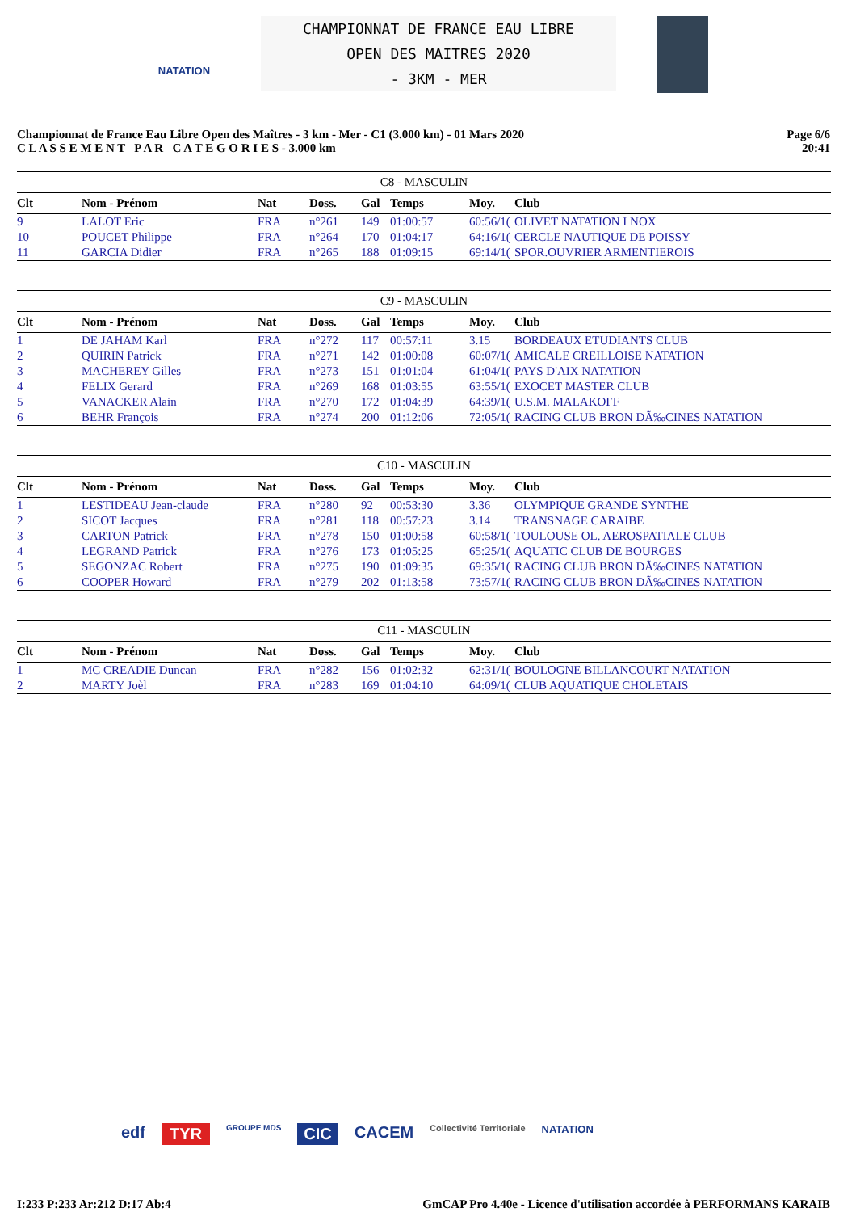NATATION
CHAMPIONNAT DE FRANCE EAU LIBRE
OPEN DES MAITRES 2020
- 3KM - MER
Championnat de France Eau Libre Open des Maîtres - 3 km - Mer - C1 (3.000 km) - 01 Mars 2020
C L A S S E M E N T P A R C A T E G O R I E S - 3.000 km
Page 6/6
20:41
| C8 - MASCULIN | | | | | | | |
| Clt | Nom - Prénom | Nat | Doss. | Gal | Temps | Moy. | Club |
| 9 | LALOT Eric | FRA | n°261 | 149 | 01:00:57 | 60:56/1( | OLIVET NATATION I NOX |
| 10 | POUCET Philippe | FRA | n°264 | 170 | 01:04:17 | 64:16/1( | CERCLE NAUTIQUE DE POISSY |
| 11 | GARCIA Didier | FRA | n°265 | 188 | 01:09:15 | 69:14/1( | SPOR.OUVRIER ARMENTIEROIS |
| C9 - MASCULIN | | | | | | | |
| Clt | Nom - Prénom | Nat | Doss. | Gal | Temps | Moy. | Club |
| 1 | DE JAHAM Karl | FRA | n°272 | 117 | 00:57:11 | 3.15 | BORDEAUX ETUDIANTS CLUB |
| 2 | QUIRIN Patrick | FRA | n°271 | 142 | 01:00:08 | 60:07/1( | AMICALE CREILLOISE NATATION |
| 3 | MACHEREY Gilles | FRA | n°273 | 151 | 01:01:04 | 61:04/1( | PAYS D'AIX NATATION |
| 4 | FELIX Gerard | FRA | n°269 | 168 | 01:03:55 | 63:55/1( | EXOCET MASTER CLUB |
| 5 | VANACKER Alain | FRA | n°270 | 172 | 01:04:39 | 64:39/1( | U.S.M. MALAKOFF |
| 6 | BEHR François | FRA | n°274 | 200 | 01:12:06 | 72:05/1( | RACING CLUB BRON DÃ‰CINES NATATION |
| C10 - MASCULIN | | | | | | | |
| Clt | Nom - Prénom | Nat | Doss. | Gal | Temps | Moy. | Club |
| 1 | LESTIDEAU Jean-claude | FRA | n°280 | 92 | 00:53:30 | 3.36 | OLYMPIQUE GRANDE SYNTHE |
| 2 | SICOT Jacques | FRA | n°281 | 118 | 00:57:23 | 3.14 | TRANSNAGE CARAIBE |
| 3 | CARTON Patrick | FRA | n°278 | 150 | 01:00:58 | 60:58/1( | TOULOUSE OL. AEROSPATIALE CLUB |
| 4 | LEGRAND Patrick | FRA | n°276 | 173 | 01:05:25 | 65:25/1( | AQUATIC CLUB DE BOURGES |
| 5 | SEGONZAC Robert | FRA | n°275 | 190 | 01:09:35 | 69:35/1( | RACING CLUB BRON DÃ‰CINES NATATION |
| 6 | COOPER Howard | FRA | n°279 | 202 | 01:13:58 | 73:57/1( | RACING CLUB BRON DÃ‰CINES NATATION |
| C11 - MASCULIN | | | | | | | |
| Clt | Nom - Prénom | Nat | Doss. | Gal | Temps | Moy. | Club |
| 1 | MC CREADIE Duncan | FRA | n°282 | 156 | 01:02:32 | 62:31/1( | BOULOGNE BILLANCOURT NATATION |
| 2 | MARTY Joèl | FRA | n°283 | 169 | 01:04:10 | 64:09/1( | CLUB AQUATIQUE CHOLETAIS |
edf TYR GROUPE MDS CIC CACEM Collectivité Territoriale NATATION
I:233 P:233 Ar:212 D:17 Ab:4 GmCAP Pro 4.40e - Licence d'utilisation accordée à PERFORMANS KARAIB